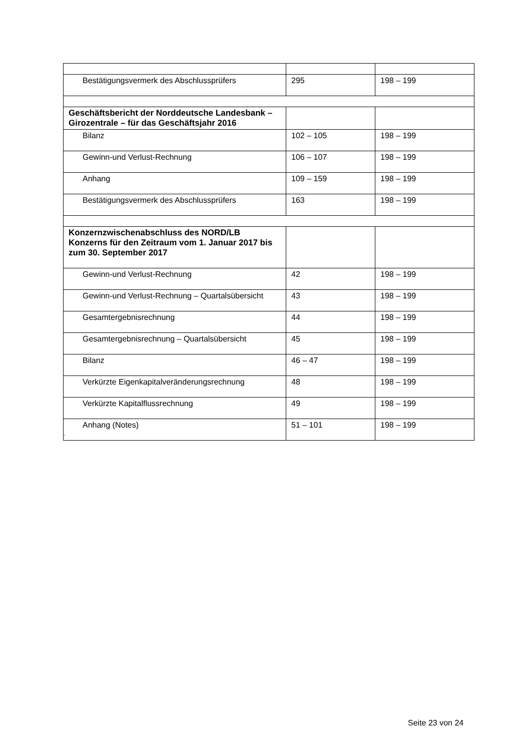| Bestätigungsvermerk des Abschlussprüfers | 295 | 198 – 199 |
| Geschäftsbericht der Norddeutsche Landesbank – Girozentrale – für das Geschäftsjahr 2016 | | |
| Bilanz | 102 – 105 | 198 – 199 |
| Gewinn-und Verlust-Rechnung | 106 – 107 | 198 – 199 |
| Anhang | 109 – 159 | 198 – 199 |
| Bestätigungsvermerk des Abschlussprüfers | 163 | 198 – 199 |
| Konzernzwischenabschluss des NORD/LB Konzerns für den Zeitraum vom 1. Januar 2017 bis zum 30. September 2017 | | |
| Gewinn-und Verlust-Rechnung | 42 | 198 – 199 |
| Gewinn-und Verlust-Rechnung – Quartalsübersicht | 43 | 198 – 199 |
| Gesamtergebnisrechnung | 44 | 198 – 199 |
| Gesamtergebnisrechnung – Quartalsübersicht | 45 | 198 – 199 |
| Bilanz | 46 – 47 | 198 – 199 |
| Verkürzte Eigenkapitalveränderungsrechnung | 48 | 198 – 199 |
| Verkürzte Kapitalflussrechnung | 49 | 198 – 199 |
| Anhang (Notes) | 51 – 101 | 198 – 199 |
“
Seite 23 von 24